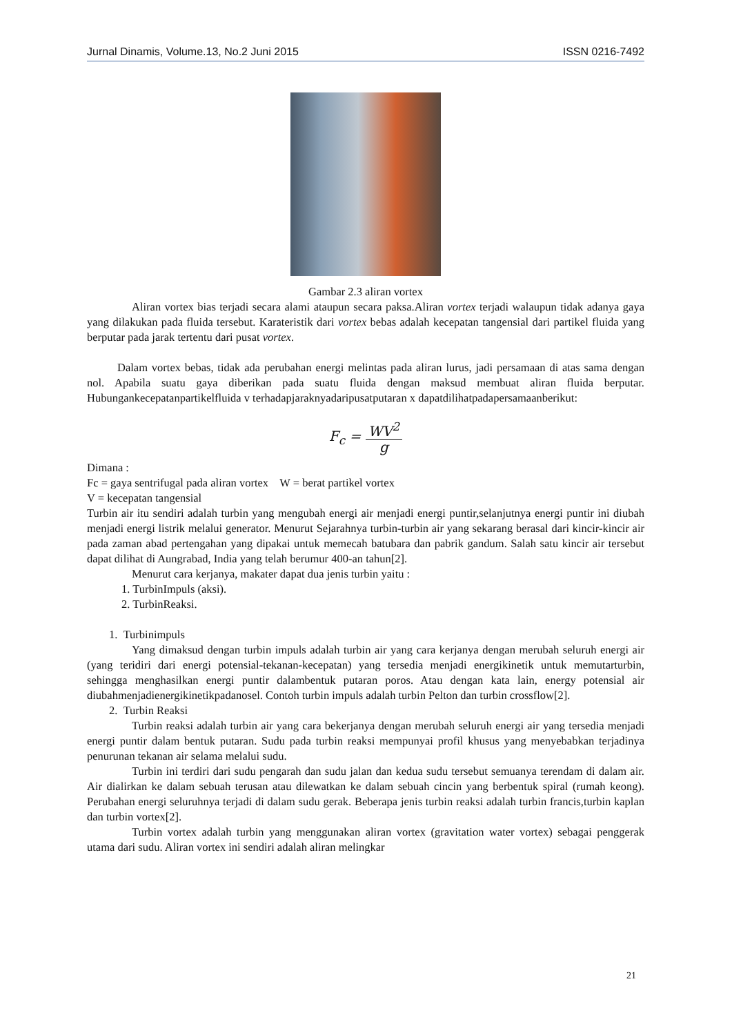Jurnal Dinamis, Volume.13, No.2 Juni 2015 ISSN 0216-7492
Gambar 2.3 aliran vortex
Aliran vortex bias terjadi secara alami ataupun secara paksa.Aliran vortex terjadi walaupun tidak adanya gaya yang dilakukan pada fluida tersebut. Karateristik dari vortex bebas adalah kecepatan tangensial dari partikel fluida yang berputar pada jarak tertentu dari pusat vortex.
Dalam vortex bebas, tidak ada perubahan energi melintas pada aliran lurus, jadi persamaan di atas sama dengan nol. Apabila suatu gaya diberikan pada suatu fluida dengan maksud membuat aliran fluida berputar. Hubungankecepatanpartikelfluida v terhadapjaraknyadaripusatputaran x dapatdilihatpadapersamaanberikut:
F<sub>c</sub> = WV<sup>2</sup> g
Dimana :
Fc = gaya sentrifugal pada aliran vortex W = berat partikel vortex
V = kecepatan tangensial
Turbin air itu sendiri adalah turbin yang mengubah energi air menjadi energi puntir,selanjutnya energi puntir ini diubah menjadi energi listrik melalui generator. Menurut Sejarahnya turbin-turbin air yang sekarang berasal dari kincir-kincir air pada zaman abad pertengahan yang dipakai untuk memecah batubara dan pabrik gandum. Salah satu kincir air tersebut dapat dilihat di Aungrabad, India yang telah berumur 400-an tahun[2].
Menurut cara kerjanya, makater dapat dua jenis turbin yaitu :
1. TurbinImpuls (aksi).
2. TurbinReaksi.
1. Turbinimpuls
Yang dimaksud dengan turbin impuls adalah turbin air yang cara kerjanya dengan merubah seluruh energi air (yang teridiri dari energi potensial-tekanan-kecepatan) yang tersedia menjadi energikinetik untuk memutarturbin, sehingga menghasilkan energi puntir dalambentuk putaran poros. Atau dengan kata lain, energy potensial air diubahmenjadienergikinetikpadanosel. Contoh turbin impuls adalah turbin Pelton dan turbin crossflow[2].
2. Turbin Reaksi
Turbin reaksi adalah turbin air yang cara bekerjanya dengan merubah seluruh energi air yang tersedia menjadi energi puntir dalam bentuk putaran. Sudu pada turbin reaksi mempunyai profil khusus yang menyebabkan terjadinya penurunan tekanan air selama melalui sudu.
Turbin ini terdiri dari sudu pengarah dan sudu jalan dan kedua sudu tersebut semuanya terendam di dalam air. Air dialirkan ke dalam sebuah terusan atau dilewatkan ke dalam sebuah cincin yang berbentuk spiral (rumah keong). Perubahan energi seluruhnya terjadi di dalam sudu gerak. Beberapa jenis turbin reaksi adalah turbin francis,turbin kaplan dan turbin vortex[2].
Turbin vortex adalah turbin yang menggunakan aliran vortex (gravitation water vortex) sebagai penggerak utama dari sudu. Aliran vortex ini sendiri adalah aliran melingkar
21